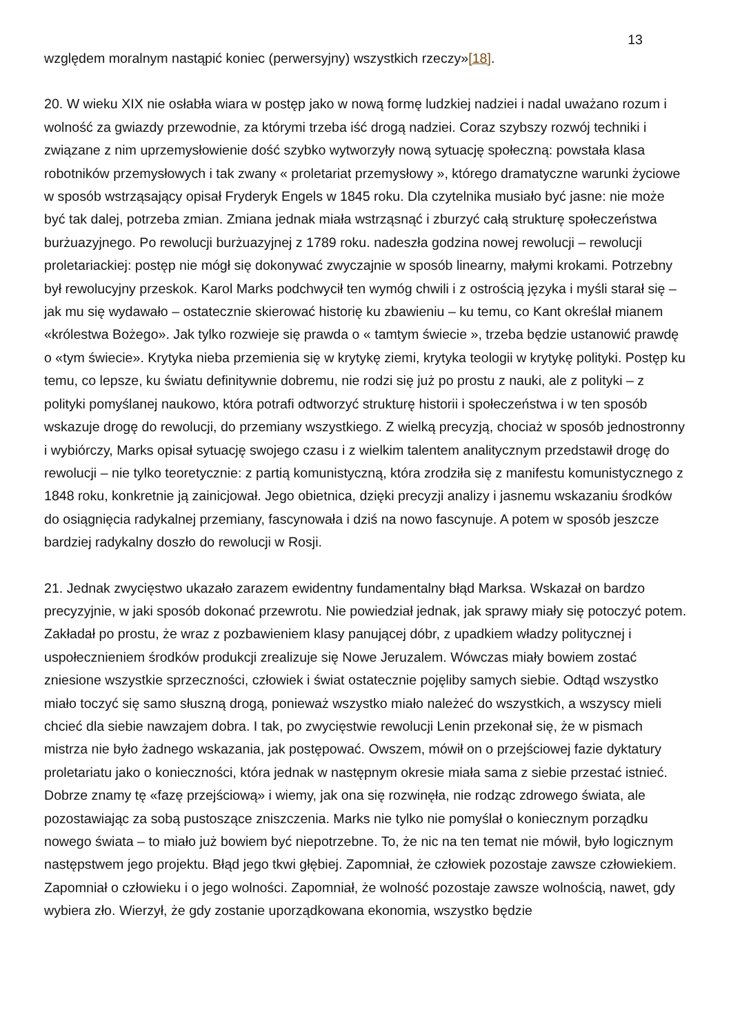13
względem moralnym nastąpić koniec (perwersyjny) wszystkich rzeczy»[18].
20. W wieku XIX nie osłabła wiara w postęp jako w nową formę ludzkiej nadziei i nadal uważano rozum i wolność za gwiazdy przewodnie, za którymi trzeba iść drogą nadziei. Coraz szybszy rozwój techniki i związane z nim uprzemysłowienie dość szybko wytworzyły nową sytuację społeczną: powstała klasa robotników przemysłowych i tak zwany « proletariat przemysłowy », którego dramatyczne warunki życiowe w sposób wstrząsający opisał Fryderyk Engels w 1845 roku. Dla czytelnika musiało być jasne: nie może być tak dalej, potrzeba zmian. Zmiana jednak miała wstrząsnąć i zburzyć całą strukturę społeczeństwa burżuazyjnego. Po rewolucji burżuazyjnej z 1789 roku. nadeszła godzina nowej rewolucji – rewolucji proletariackiej: postęp nie mógł się dokonywać zwyczajnie w sposób linearny, małymi krokami. Potrzebny był rewolucyjny przeskok. Karol Marks podchwycił ten wymóg chwili i z ostrością języka i myśli starał się – jak mu się wydawało – ostatecznie skierować historię ku zbawieniu – ku temu, co Kant określał mianem «królestwa Bożego». Jak tylko rozwieje się prawda o « tamtym świecie », trzeba będzie ustanowić prawdę o «tym świecie». Krytyka nieba przemienia się w krytykę ziemi, krytyka teologii w krytykę polityki. Postęp ku temu, co lepsze, ku światu definitywnie dobremu, nie rodzi się już po prostu z nauki, ale z polityki – z polityki pomyślanej naukowo, która potrafi odtworzyć strukturę historii i społeczeństwa i w ten sposób wskazuje drogę do rewolucji, do przemiany wszystkiego. Z wielką precyzją, chociaż w sposób jednostronny i wybiórczy, Marks opisał sytuację swojego czasu i z wielkim talentem analitycznym przedstawił drogę do rewolucji – nie tylko teoretycznie: z partią komunistyczną, która zrodziła się z manifestu komunistycznego z 1848 roku, konkretnie ją zainicjował. Jego obietnica, dzięki precyzji analizy i jasnemu wskazaniu środków do osiągnięcia radykalnej przemiany, fascynowała i dziś na nowo fascynuje. A potem w sposób jeszcze bardziej radykalny doszło do rewolucji w Rosji.
21. Jednak zwycięstwo ukazało zarazem ewidentny fundamentalny błąd Marksa. Wskazał on bardzo precyzyjnie, w jaki sposób dokonać przewrotu. Nie powiedział jednak, jak sprawy miały się potoczyć potem. Zakładał po prostu, że wraz z pozbawieniem klasy panującej dóbr, z upadkiem władzy politycznej i uspołecznieniem środków produkcji zrealizuje się Nowe Jeruzalem. Wówczas miały bowiem zostać zniesione wszystkie sprzeczności, człowiek i świat ostatecznie pojęliby samych siebie. Odtąd wszystko miało toczyć się samo słuszną drogą, ponieważ wszystko miało należeć do wszystkich, a wszyscy mieli chcieć dla siebie nawzajem dobra. I tak, po zwycięstwie rewolucji Lenin przekonał się, że w pismach mistrza nie było żadnego wskazania, jak postępować. Owszem, mówił on o przejściowej fazie dyktatury proletariatu jako o konieczności, która jednak w następnym okresie miała sama z siebie przestać istnieć. Dobrze znamy tę «fazę przejściową» i wiemy, jak ona się rozwinęła, nie rodząc zdrowego świata, ale pozostawiając za sobą pustoszące zniszczenia. Marks nie tylko nie pomyślał o koniecznym porządku nowego świata – to miało już bowiem być niepotrzebne. To, że nic na ten temat nie mówił, było logicznym następstwem jego projektu. Błąd jego tkwi głębiej. Zapomniał, że człowiek pozostaje zawsze człowiekiem. Zapomniał o człowieku i o jego wolności. Zapomniał, że wolność pozostaje zawsze wolnością, nawet, gdy wybiera zło. Wierzył, że gdy zostanie uporządkowana ekonomia, wszystko będzie